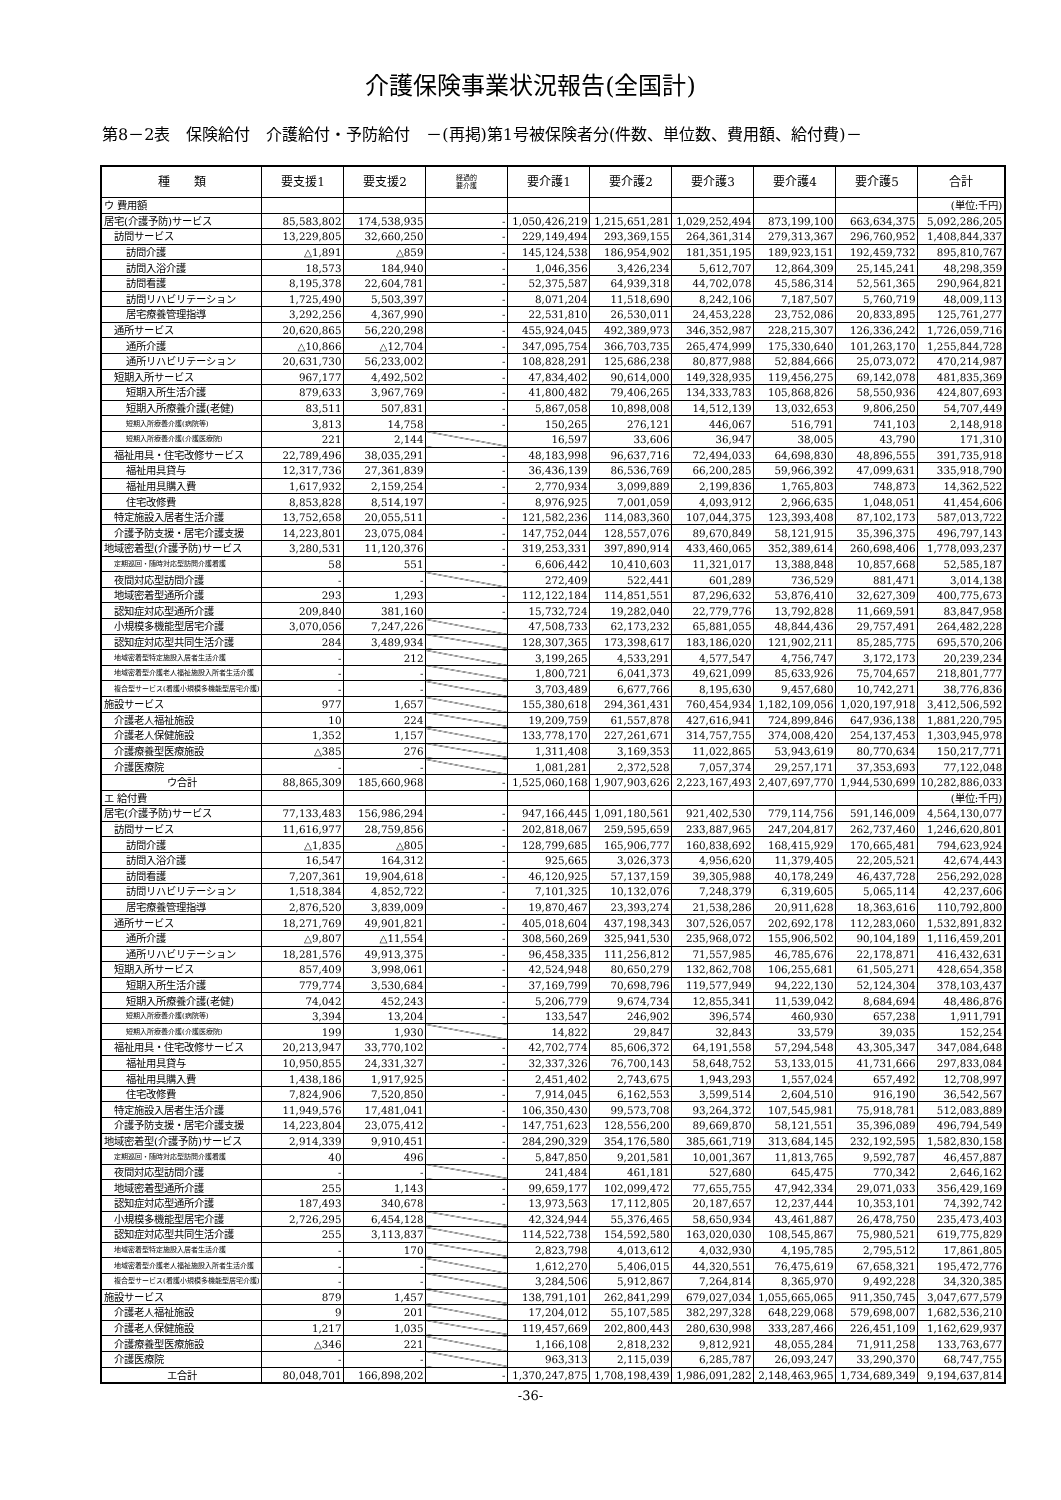介護保険事業状況報告(全国計)
第8－2表　保険給付　介護給付・予防給付　－(再掲)第1号被保険者分(件数、単位数、費用額、給付費)－
| 種 類 | 要支援1 | 要支援2 | 経過的 要介護 | 要介護1 | 要介護2 | 要介護3 | 要介護4 | 要介護5 | 合計 |
| --- | --- | --- | --- | --- | --- | --- | --- | --- | --- |
| ウ 費用額 | | | | | | | | | (単位:千円) |
| 居宅(介護予防)サービス | 85,583,802 | 174,538,935 | - | 1,050,426,219 | 1,215,651,281 | 1,029,252,494 | 873,199,100 | 663,634,375 | 5,092,286,205 |
| 訪問サービス | 13,229,805 | 32,660,250 | - | 229,149,494 | 293,369,155 | 264,361,314 | 279,313,367 | 296,760,952 | 1,408,844,337 |
| 訪問介護 | △1,891 | △859 | - | 145,124,538 | 186,954,902 | 181,351,195 | 189,923,151 | 192,459,732 | 895,810,767 |
| 訪問入浴介護 | 18,573 | 184,940 | - | 1,046,356 | 3,426,234 | 5,612,707 | 12,864,309 | 25,145,241 | 48,298,359 |
| 訪問看護 | 8,195,378 | 22,604,781 | - | 52,375,587 | 64,939,318 | 44,702,078 | 45,586,314 | 52,561,365 | 290,964,821 |
| 訪問リハビリテーション | 1,725,490 | 5,503,397 | - | 8,071,204 | 11,518,690 | 8,242,106 | 7,187,507 | 5,760,719 | 48,009,113 |
| 居宅療養管理指導 | 3,292,256 | 4,367,990 | - | 22,531,810 | 26,530,011 | 24,453,228 | 23,752,086 | 20,833,895 | 125,761,277 |
| 通所サービス | 20,620,865 | 56,220,298 | - | 455,924,045 | 492,389,973 | 346,352,987 | 228,215,307 | 126,336,242 | 1,726,059,716 |
| 通所介護 | △10,866 | △12,704 | - | 347,095,754 | 366,703,735 | 265,474,999 | 175,330,640 | 101,263,170 | 1,255,844,728 |
| 通所リハビリテーション | 20,631,730 | 56,233,002 | - | 108,828,291 | 125,686,238 | 80,877,988 | 52,884,666 | 25,073,072 | 470,214,987 |
| 短期入所サービス | 967,177 | 4,492,502 | - | 47,834,402 | 90,614,000 | 149,328,935 | 119,456,275 | 69,142,078 | 481,835,369 |
| 短期入所生活介護 | 879,633 | 3,967,769 | - | 41,800,482 | 79,406,265 | 134,333,783 | 105,868,826 | 58,550,936 | 424,807,693 |
| 短期入所療養介護(老健) | 83,511 | 507,831 | - | 5,867,058 | 10,898,008 | 14,512,139 | 13,032,653 | 9,806,250 | 54,707,449 |
| 短期入所療養介護(病院等) | 3,813 | 14,758 | - | 150,265 | 276,121 | 446,067 | 516,791 | 741,103 | 2,148,918 |
| 短期入所療養介護(介護医療院) | 221 | 2,144 | | 16,597 | 33,606 | 36,947 | 38,005 | 43,790 | 171,310 |
| 福祉用具・住宅改修サービス | 22,789,496 | 38,035,291 | - | 48,183,998 | 96,637,716 | 72,494,033 | 64,698,830 | 48,896,555 | 391,735,918 |
| 福祉用具貸与 | 12,317,736 | 27,361,839 | - | 36,436,139 | 86,536,769 | 66,200,285 | 59,966,392 | 47,099,631 | 335,918,790 |
| 福祉用具購入費 | 1,617,932 | 2,159,254 | - | 2,770,934 | 3,099,889 | 2,199,836 | 1,765,803 | 748,873 | 14,362,522 |
| 住宅改修費 | 8,853,828 | 8,514,197 | - | 8,976,925 | 7,001,059 | 4,093,912 | 2,966,635 | 1,048,051 | 41,454,606 |
| 特定施設入居者生活介護 | 13,752,658 | 20,055,511 | - | 121,582,236 | 114,083,360 | 107,044,375 | 123,393,408 | 87,102,173 | 587,013,722 |
| 介護予防支援・居宅介護支援 | 14,223,801 | 23,075,084 | - | 147,752,044 | 128,557,076 | 89,670,849 | 58,121,915 | 35,396,375 | 496,797,143 |
| 地域密着型(介護予防)サービス | 3,280,531 | 11,120,376 | - | 319,253,331 | 397,890,914 | 433,460,065 | 352,389,614 | 260,698,406 | 1,778,093,237 |
| 定期巡回・随時対応型訪問介護看護 | 58 | 551 | - | 6,606,442 | 10,410,603 | 11,321,017 | 13,388,848 | 10,857,668 | 52,585,187 |
| 夜間対応型訪問介護 | - | - | | 272,409 | 522,441 | 601,289 | 736,529 | 881,471 | 3,014,138 |
| 地域密着型通所介護 | 293 | 1,293 | - | 112,122,184 | 114,851,551 | 87,296,632 | 53,876,410 | 32,627,309 | 400,775,673 |
| 認知症対応型通所介護 | 209,840 | 381,160 | - | 15,732,724 | 19,282,040 | 22,779,776 | 13,792,828 | 11,669,591 | 83,847,958 |
| 小規模多機能型居宅介護 | 3,070,056 | 7,247,226 | | 47,508,733 | 62,173,232 | 65,881,055 | 48,844,436 | 29,757,491 | 264,482,228 |
| 認知症対応型共同生活介護 | 284 | 3,489,934 | | 128,307,365 | 173,398,617 | 183,186,020 | 121,902,211 | 85,285,775 | 695,570,206 |
| 地域密着型特定施設入居者生活介護 | - | 212 | | 3,199,265 | 4,533,291 | 4,577,547 | 4,756,747 | 3,172,173 | 20,239,234 |
| 地域密着型介護老人福祉施設入所者生活介護 | - | - | | 1,800,721 | 6,041,373 | 49,621,099 | 85,633,926 | 75,704,657 | 218,801,777 |
| 複合型サービス(看護小規模多機能型居宅介護) | - | - | | 3,703,489 | 6,677,766 | 8,195,630 | 9,457,680 | 10,742,271 | 38,776,836 |
| 施設サービス | 977 | 1,657 | | 155,380,618 | 294,361,431 | 760,454,934 | 1,182,109,056 | 1,020,197,918 | 3,412,506,592 |
| 介護老人福祉施設 | 10 | 224 | | 19,209,759 | 61,557,878 | 427,616,941 | 724,899,846 | 647,936,138 | 1,881,220,795 |
| 介護老人保健施設 | 1,352 | 1,157 | | 133,778,170 | 227,261,671 | 314,757,755 | 374,008,420 | 254,137,453 | 1,303,945,978 |
| 介護療養型医療施設 | △385 | 276 | | 1,311,408 | 3,169,353 | 11,022,865 | 53,943,619 | 80,770,634 | 150,217,771 |
| 介護医療院 | - | - | | 1,081,281 | 2,372,528 | 7,057,374 | 29,257,171 | 37,353,693 | 77,122,048 |
| ウ合計 | 88,865,309 | 185,660,968 | - | 1,525,060,168 | 1,907,903,626 | 2,223,167,493 | 2,407,697,770 | 1,944,530,699 | 10,282,886,033 |
| エ 給付費 | | | | | | | | | (単位:千円) |
| 居宅(介護予防)サービス | 77,133,483 | 156,986,294 | - | 947,166,445 | 1,091,180,561 | 921,402,530 | 779,114,756 | 591,146,009 | 4,564,130,077 |
| 訪問サービス | 11,616,977 | 28,759,856 | - | 202,818,067 | 259,595,659 | 233,887,965 | 247,204,817 | 262,737,460 | 1,246,620,801 |
| 訪問介護 | △1,835 | △805 | - | 128,799,685 | 165,906,777 | 160,838,692 | 168,415,929 | 170,665,481 | 794,623,924 |
| 訪問入浴介護 | 16,547 | 164,312 | - | 925,665 | 3,026,373 | 4,956,620 | 11,379,405 | 22,205,521 | 42,674,443 |
| 訪問看護 | 7,207,361 | 19,904,618 | - | 46,120,925 | 57,137,159 | 39,305,988 | 40,178,249 | 46,437,728 | 256,292,028 |
| 訪問リハビリテーション | 1,518,384 | 4,852,722 | - | 7,101,325 | 10,132,076 | 7,248,379 | 6,319,605 | 5,065,114 | 42,237,606 |
| 居宅療養管理指導 | 2,876,520 | 3,839,009 | - | 19,870,467 | 23,393,274 | 21,538,286 | 20,911,628 | 18,363,616 | 110,792,800 |
| 通所サービス | 18,271,769 | 49,901,821 | - | 405,018,604 | 437,198,343 | 307,526,057 | 202,692,178 | 112,283,060 | 1,532,891,832 |
| 通所介護 | △9,807 | △11,554 | - | 308,560,269 | 325,941,530 | 235,968,072 | 155,906,502 | 90,104,189 | 1,116,459,201 |
| 通所リハビリテーション | 18,281,576 | 49,913,375 | - | 96,458,335 | 111,256,812 | 71,557,985 | 46,785,676 | 22,178,871 | 416,432,631 |
| 短期入所サービス | 857,409 | 3,998,061 | - | 42,524,948 | 80,650,279 | 132,862,708 | 106,255,681 | 61,505,271 | 428,654,358 |
| 短期入所生活介護 | 779,774 | 3,530,684 | - | 37,169,799 | 70,698,796 | 119,577,949 | 94,222,130 | 52,124,304 | 378,103,437 |
| 短期入所療養介護(老健) | 74,042 | 452,243 | - | 5,206,779 | 9,674,734 | 12,855,341 | 11,539,042 | 8,684,694 | 48,486,876 |
| 短期入所療養介護(病院等) | 3,394 | 13,204 | - | 133,547 | 246,902 | 396,574 | 460,930 | 657,238 | 1,911,791 |
| 短期入所療養介護(介護医療院) | 199 | 1,930 | | 14,822 | 29,847 | 32,843 | 33,579 | 39,035 | 152,254 |
| 福祉用具・住宅改修サービス | 20,213,947 | 33,770,102 | - | 42,702,774 | 85,606,372 | 64,191,558 | 57,294,548 | 43,305,347 | 347,084,648 |
| 福祉用具貸与 | 10,950,855 | 24,331,327 | - | 32,337,326 | 76,700,143 | 58,648,752 | 53,133,015 | 41,731,666 | 297,833,084 |
| 福祉用具購入費 | 1,438,186 | 1,917,925 | - | 2,451,402 | 2,743,675 | 1,943,293 | 1,557,024 | 657,492 | 12,708,997 |
| 住宅改修費 | 7,824,906 | 7,520,850 | - | 7,914,045 | 6,162,553 | 3,599,514 | 2,604,510 | 916,190 | 36,542,567 |
| 特定施設入居者生活介護 | 11,949,576 | 17,481,041 | - | 106,350,430 | 99,573,708 | 93,264,372 | 107,545,981 | 75,918,781 | 512,083,889 |
| 介護予防支援・居宅介護支援 | 14,223,804 | 23,075,412 | - | 147,751,623 | 128,556,200 | 89,669,870 | 58,121,551 | 35,396,089 | 496,794,549 |
| 地域密着型(介護予防)サービス | 2,914,339 | 9,910,451 | - | 284,290,329 | 354,176,580 | 385,661,719 | 313,684,145 | 232,192,595 | 1,582,830,158 |
| 定期巡回・随時対応型訪問介護看護 | 40 | 496 | - | 5,847,850 | 9,201,581 | 10,001,367 | 11,813,765 | 9,592,787 | 46,457,887 |
| 夜間対応型訪問介護 | - | - | | 241,484 | 461,181 | 527,680 | 645,475 | 770,342 | 2,646,162 |
| 地域密着型通所介護 | 255 | 1,143 | - | 99,659,177 | 102,099,472 | 77,655,755 | 47,942,334 | 29,071,033 | 356,429,169 |
| 認知症対応型通所介護 | 187,493 | 340,678 | - | 13,973,563 | 17,112,805 | 20,187,657 | 12,237,444 | 10,353,101 | 74,392,742 |
| 小規模多機能型居宅介護 | 2,726,295 | 6,454,128 | | 42,324,944 | 55,376,465 | 58,650,934 | 43,461,887 | 26,478,750 | 235,473,403 |
| 認知症対応型共同生活介護 | 255 | 3,113,837 | | 114,522,738 | 154,592,580 | 163,020,030 | 108,545,867 | 75,980,521 | 619,775,829 |
| 地域密着型特定施設入居者生活介護 | - | 170 | | 2,823,798 | 4,013,612 | 4,032,930 | 4,195,785 | 2,795,512 | 17,861,805 |
| 地域密着型介護老人福祉施設入所者生活介護 | - | - | | 1,612,270 | 5,406,015 | 44,320,551 | 76,475,619 | 67,658,321 | 195,472,776 |
| 複合型サービス(看護小規模多機能型居宅介護) | - | - | | 3,284,506 | 5,912,867 | 7,264,814 | 8,365,970 | 9,492,228 | 34,320,385 |
| 施設サービス | 879 | 1,457 | | 138,791,101 | 262,841,299 | 679,027,034 | 1,055,665,065 | 911,350,745 | 3,047,677,579 |
| 介護老人福祉施設 | 9 | 201 | | 17,204,012 | 55,107,585 | 382,297,328 | 648,229,068 | 579,698,007 | 1,682,536,210 |
| 介護老人保健施設 | 1,217 | 1,035 | | 119,457,669 | 202,800,443 | 280,630,998 | 333,287,466 | 226,451,109 | 1,162,629,937 |
| 介護療養型医療施設 | △346 | 221 | | 1,166,108 | 2,818,232 | 9,812,921 | 48,055,284 | 71,911,258 | 133,763,677 |
| 介護医療院 | - | - | | 963,313 | 2,115,039 | 6,285,787 | 26,093,247 | 33,290,370 | 68,747,755 |
| エ合計 | 80,048,701 | 166,898,202 | - | 1,370,247,875 | 1,708,198,439 | 1,986,091,282 | 2,148,463,965 | 1,734,689,349 | 9,194,637,814 |
-36-